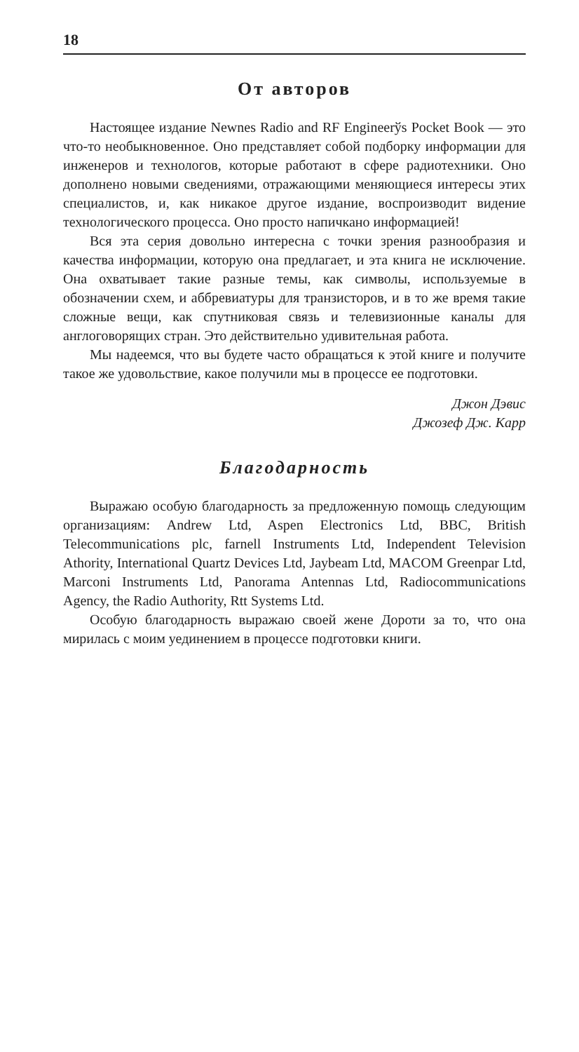18
От авторов
Настоящее издание Newnes Radio and RF Engineerўs Pocket Book — это что-то необыкновенное. Оно представляет собой подборку информации для инженеров и технологов, которые работают в сфере радиотехники. Оно дополнено новыми сведениями, отражающими меняющиеся интересы этих специалистов, и, как никакое другое издание, воспроизводит видение технологического процесса. Оно просто напичкано информацией!
Вся эта серия довольно интересна с точки зрения разнообразия и качества информации, которую она предлагает, и эта книга не исключение. Она охватывает такие разные темы, как символы, используемые в обозначении схем, и аббревиатуры для транзисторов, и в то же время такие сложные вещи, как спутниковая связь и телевизионные каналы для англоговорящих стран. Это действительно удивительная работа.
Мы надеемся, что вы будете часто обращаться к этой книге и получите такое же удовольствие, какое получили мы в процессе ее подготовки.
Джон Дэвис
Джозеф Дж. Карр
Благодарность
Выражаю особую благодарность за предложенную помощь следующим организациям: Andrew Ltd, Aspen Electronics Ltd, BBC, British Telecommunications plc, farnell Instruments Ltd, Independent Television Athority, International Quartz Devices Ltd, Jaybeam Ltd, MACOM Greenpar Ltd, Marconi Instruments Ltd, Panorama Antennas Ltd, Radiocommunications Agency, the Radio Authority, Rtt Systems Ltd.
Особую благодарность выражаю своей жене Дороти за то, что она мирилась с моим уединением в процессе подготовки книги.